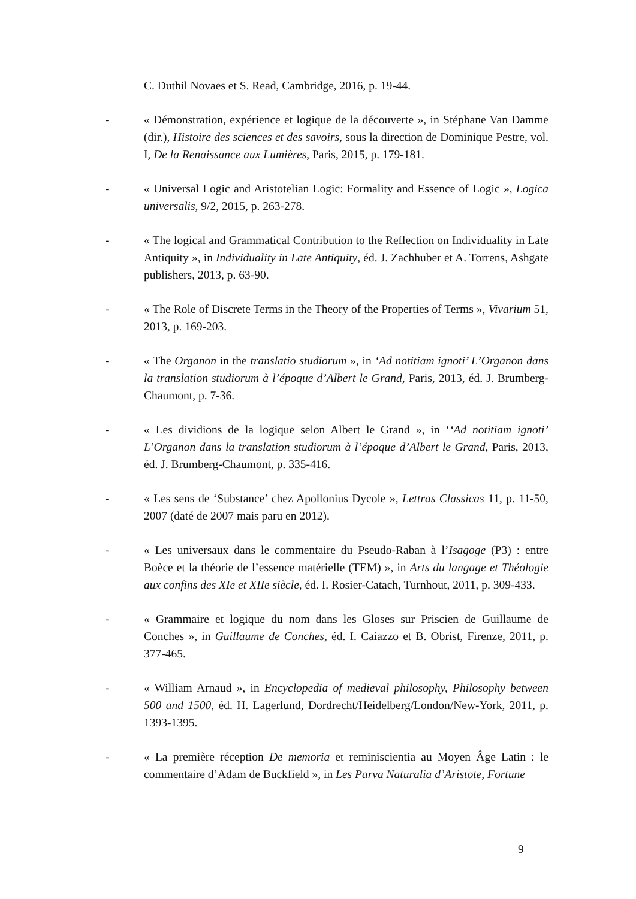C. Duthil Novaes et S. Read, Cambridge, 2016, p. 19-44.
- « Démonstration, expérience et logique de la découverte », in Stéphane Van Damme (dir.), Histoire des sciences et des savoirs, sous la direction de Dominique Pestre, vol. I, De la Renaissance aux Lumières, Paris, 2015, p. 179-181.
- « Universal Logic and Aristotelian Logic: Formality and Essence of Logic », Logica universalis, 9/2, 2015, p. 263-278.
- « The logical and Grammatical Contribution to the Reflection on Individuality in Late Antiquity », in Individuality in Late Antiquity, éd. J. Zachhuber et A. Torrens, Ashgate publishers, 2013, p. 63-90.
- « The Role of Discrete Terms in the Theory of the Properties of Terms », Vivarium 51, 2013, p. 169-203.
- « The Organon in the translatio studiorum », in ‘Ad notitiam ignoti’ L’Organon dans la translation studiorum à l’époque d’Albert le Grand, Paris, 2013, éd. J. Brumberg-Chaumont, p. 7-36.
- « Les dividions de la logique selon Albert le Grand », in ‘‘Ad notitiam ignoti’ L’Organon dans la translation studiorum à l’époque d’Albert le Grand, Paris, 2013, éd. J. Brumberg-Chaumont, p. 335-416.
- « Les sens de ‘Substance’ chez Apollonius Dycole », Lettras Classicas 11, p. 11-50, 2007 (daté de 2007 mais paru en 2012).
- « Les universaux dans le commentaire du Pseudo-Raban à l’Isagoge (P3) : entre Boèce et la théorie de l’essence matérielle (TEM) », in Arts du langage et Théologie aux confins des XIe et XIIe siècle, éd. I. Rosier-Catach, Turnhout, 2011, p. 309-433.
- « Grammaire et logique du nom dans les Gloses sur Priscien de Guillaume de Conches », in Guillaume de Conches, éd. I. Caiazzo et B. Obrist, Firenze, 2011, p. 377-465.
- « William Arnaud », in Encyclopedia of medieval philosophy, Philosophy between 500 and 1500, éd. H. Lagerlund, Dordrecht/Heidelberg/London/New-York, 2011, p. 1393-1395.
- « La première réception De memoria et reminiscientia au Moyen Âge Latin : le commentaire d’Adam de Buckfield », in Les Parva Naturalia d’Aristote, Fortune
9